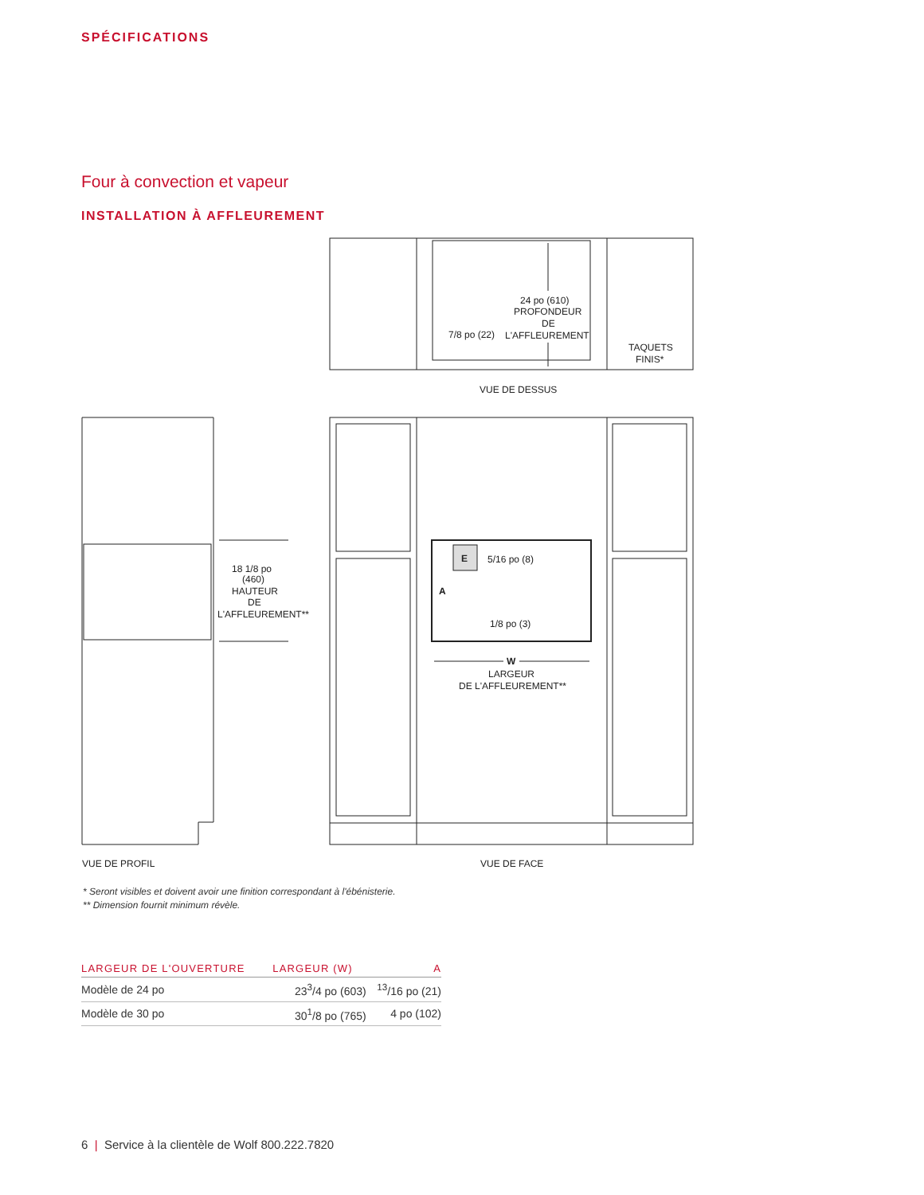SPÉCIFICATIONS
Four à convection et vapeur
INSTALLATION À AFFLEUREMENT
24 po (610)
PROFONDEUR
DE
L'AFFLEUREMENT
7/8 po (22)
TAQUETS
FINIS*
VUE DE DESSUS
18 1/8 po
(460)
HAUTEUR
DE
L'AFFLEUREMENT**
E
A
5/16 po (8)
1/8 po (3)
W
LARGEUR
DE L'AFFLEUREMENT**
VUE DE PROFIL
VUE DE FACE
* Seront visibles et doivent avoir une finition correspondant à l'ébénisterie.
** Dimension fournit minimum révèle.
| LARGEUR DE L'OUVERTURE | LARGEUR (W) | A |
| --- | --- | --- |
| Modèle de 24 po | 23<sup>3</sup>/4 po (603) | <sup>13</sup>/16 po (21) |
| Modèle de 30 po | 30<sup>1</sup>/8 po (765) | 4 po (102) |
6 | Service à la clientèle de Wolf 800.222.7820